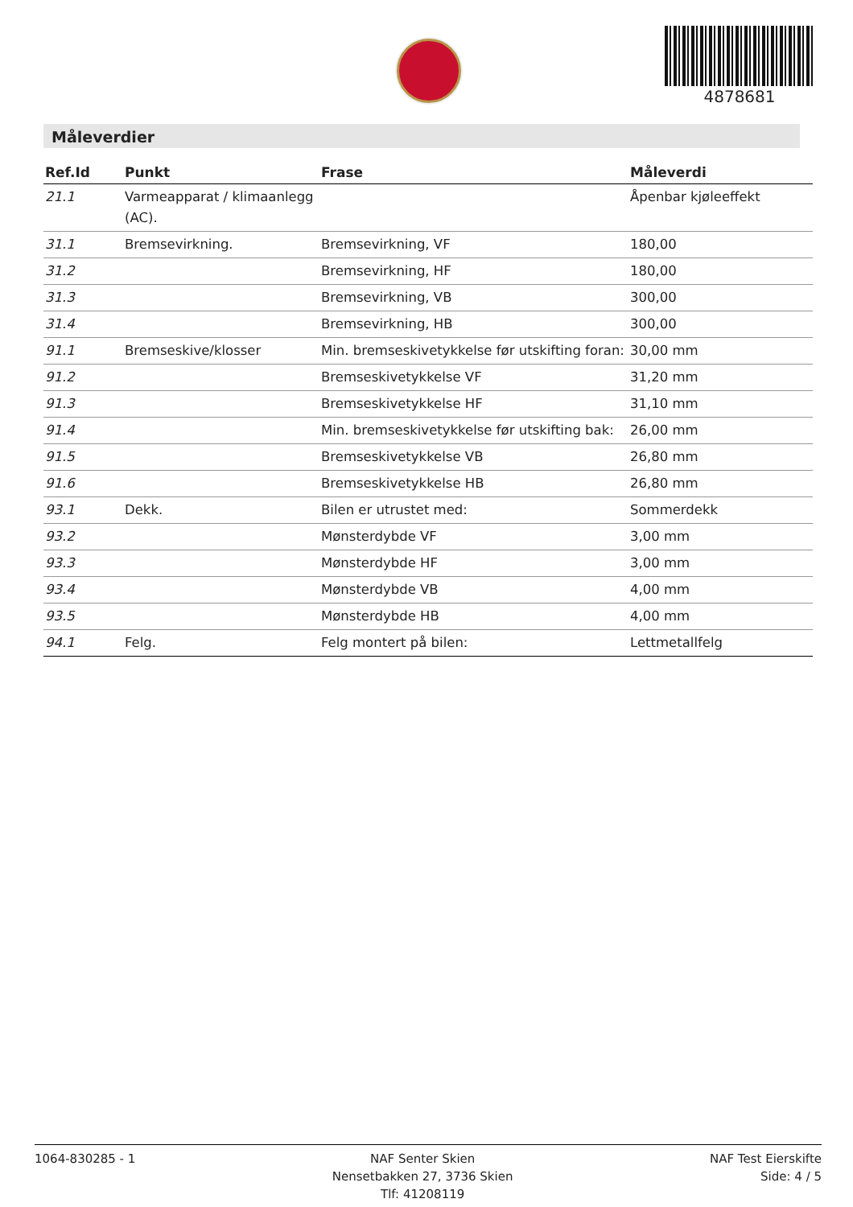4878681
Måleverdier
| Ref.Id | Punkt | Frase | Måleverdi |
| --- | --- | --- | --- |
| 21.1 | Varmeapparat / klimaanlegg (AC). | | Åpenbar kjøleeffekt |
| 31.1 | Bremsevirkning. | Bremsevirkning, VF | 180,00 |
| 31.2 | | Bremsevirkning, HF | 180,00 |
| 31.3 | | Bremsevirkning, VB | 300,00 |
| 31.4 | | Bremsevirkning, HB | 300,00 |
| 91.1 | Bremseskive/klosser | Min. bremseskivetykkelse før utskifting foran: | 30,00 mm |
| 91.2 | | Bremseskivetykkelse VF | 31,20 mm |
| 91.3 | | Bremseskivetykkelse HF | 31,10 mm |
| 91.4 | | Min. bremseskivetykkelse før utskifting bak: | 26,00 mm |
| 91.5 | | Bremseskivetykkelse VB | 26,80 mm |
| 91.6 | | Bremseskivetykkelse HB | 26,80 mm |
| 93.1 | Dekk. | Bilen er utrustet med: | Sommerdekk |
| 93.2 | | Mønsterdybde VF | 3,00 mm |
| 93.3 | | Mønsterdybde HF | 3,00 mm |
| 93.4 | | Mønsterdybde VB | 4,00 mm |
| 93.5 | | Mønsterdybde HB | 4,00 mm |
| 94.1 | Felg. | Felg montert på bilen: | Lettmetallfelg |
1064-830285 - 1 NAF Senter Skien
Nensetbakken 27, 3736 Skien
Tlf: 41208119
NAF Test Eierskifte
Side: 4 / 5